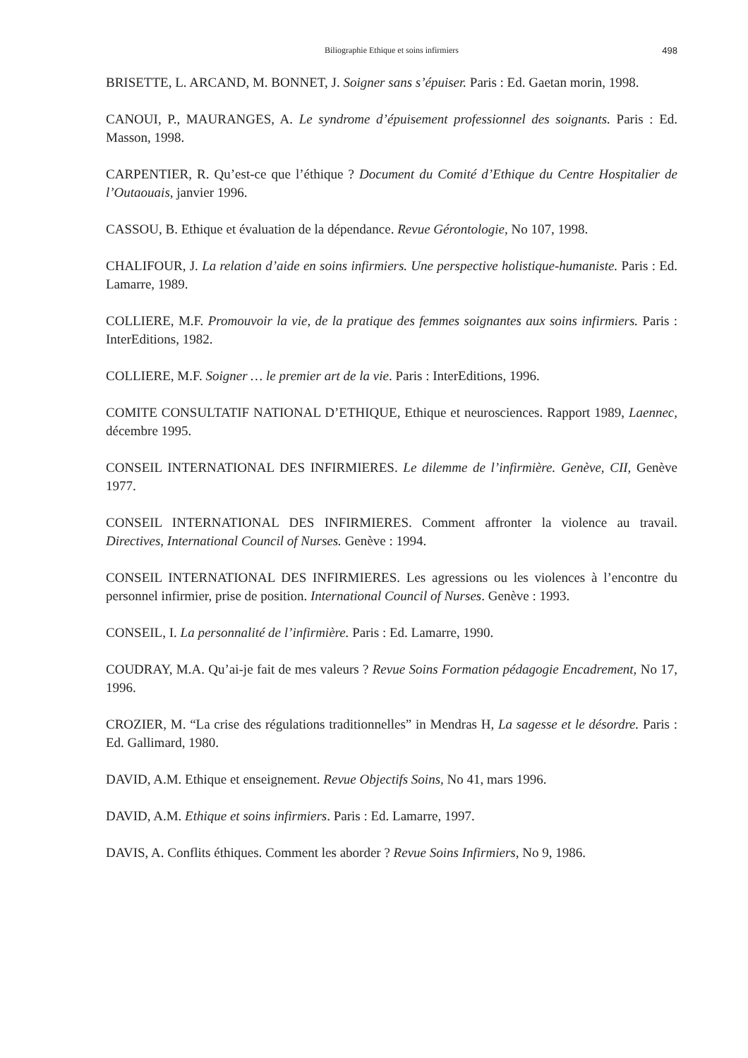Biliographie Ethique et soins infirmiers 498
BRISETTE, L. ARCAND, M. BONNET, J. Soigner sans s’épuiser. Paris : Ed. Gaetan morin, 1998.
CANOUI, P., MAURANGES, A. Le syndrome d’épuisement professionnel des soignants. Paris : Ed. Masson, 1998.
CARPENTIER, R. Qu’est-ce que l’éthique ? Document du Comité d’Ethique du Centre Hospitalier de l’Outaouais, janvier 1996.
CASSOU, B. Ethique et évaluation de la dépendance. Revue Gérontologie, No 107, 1998.
CHALIFOUR, J. La relation d’aide en soins infirmiers. Une perspective holistique-humaniste. Paris : Ed. Lamarre, 1989.
COLLIERE, M.F. Promouvoir la vie, de la pratique des femmes soignantes aux soins infirmiers. Paris : InterEditions, 1982.
COLLIERE, M.F. Soigner … le premier art de la vie. Paris : InterEditions, 1996.
COMITE CONSULTATIF NATIONAL D’ETHIQUE, Ethique et neurosciences. Rapport 1989, Laennec, décembre 1995.
CONSEIL INTERNATIONAL DES INFIRMIERES. Le dilemme de l’infirmière. Genève, CII, Genève 1977.
CONSEIL INTERNATIONAL DES INFIRMIERES. Comment affronter la violence au travail. Directives, International Council of Nurses. Genève : 1994.
CONSEIL INTERNATIONAL DES INFIRMIERES. Les agressions ou les violences à l’encontre du personnel infirmier, prise de position. International Council of Nurses. Genève : 1993.
CONSEIL, I. La personnalité de l’infirmière. Paris : Ed. Lamarre, 1990.
COUDRAY, M.A. Qu’ai-je fait de mes valeurs ? Revue Soins Formation pédagogie Encadrement, No 17, 1996.
CROZIER, M. “La crise des régulations traditionnelles” in Mendras H, La sagesse et le désordre. Paris : Ed. Gallimard, 1980.
DAVID, A.M. Ethique et enseignement. Revue Objectifs Soins, No 41, mars 1996.
DAVID, A.M. Ethique et soins infirmiers. Paris : Ed. Lamarre, 1997.
DAVIS, A. Conflits éthiques. Comment les aborder ? Revue Soins Infirmiers, No 9, 1986.